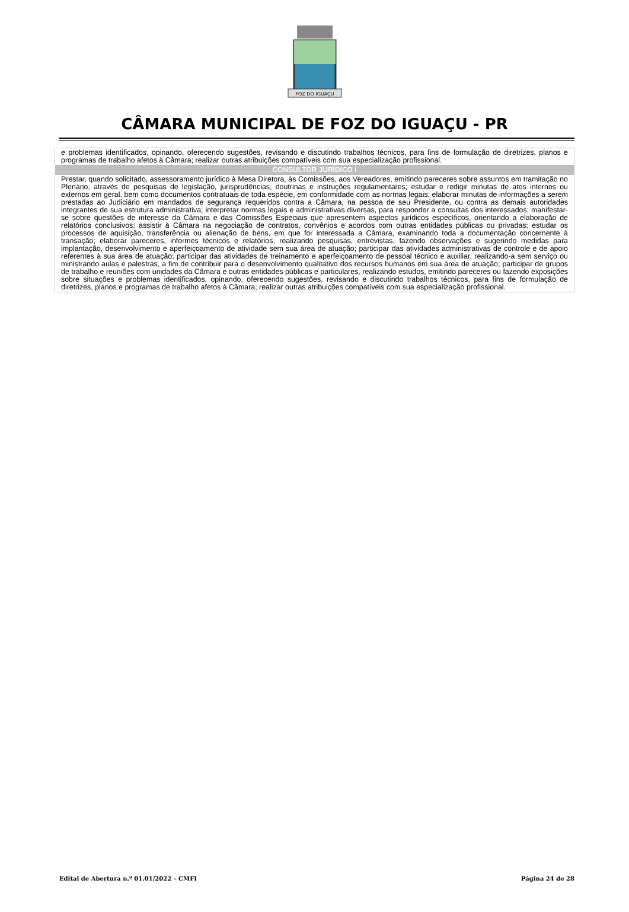FOZ DO IGUAÇU
CÂMARA MUNICIPAL DE FOZ DO IGUAÇU - PR
| e problemas identificados, opinando, oferecendo sugestões, revisando e discutindo trabalhos técnicos, para fins de formulação de diretrizes, planos e programas de trabalho afetos à Câmara; realizar outras atribuições compatíveis com sua especialização profissional. |
| CONSULTOR JURÍDICO I |
| Prestar, quando solicitado, assessoramento jurídico à Mesa Diretora, às Comissões, aos Vereadores, emitindo pareceres sobre assuntos em tramitação no Plenário, através de pesquisas de legislação, jurisprudências, doutrinas e instruções regulamentares; estudar e redigir minutas de atos internos ou externos em geral, bem como documentos contratuais de toda espécie, em conformidade com as normas legais; elaborar minutas de informações a serem prestadas ao Judiciário em mandados de segurança requeridos contra a Câmara, na pessoa de seu Presidente, ou contra as demais autoridades integrantes de sua estrutura administrativa; interpretar normas legais e administrativas diversas, para responder a consultas dos interessados; manifestar-se sobre questões de interesse da Câmara e das Comissões Especiais que apresentem aspectos jurídicos específicos, orientando a elaboração de relatórios conclusivos; assistir à Câmara na negociação de contratos, convênios e acordos com outras entidades públicas ou privadas; estudar os processos de aquisição, transferência ou alienação de bens, em que for interessada a Câmara, examinando toda a documentação concernente à transação; elaborar pareceres, informes técnicos e relatórios, realizando pesquisas, entrevistas, fazendo observações e sugerindo medidas para implantação, desenvolvimento e aperfeiçoamento de atividade sem sua área de atuação; participar das atividades administrativas de controle e de apoio referentes à sua área de atuação; participar das atividades de treinamento e aperfeiçoamento de pessoal técnico e auxiliar, realizando-a sem serviço ou ministrando aulas e palestras, a fim de contribuir para o desenvolvimento qualitativo dos recursos humanos em sua área de atuação; participar de grupos de trabalho e reuniões com unidades da Câmara e outras entidades públicas e particulares, realizando estudos, emitindo pareceres ou fazendo exposições sobre situações e problemas identificados, opinando, oferecendo sugestões, revisando e discutindo trabalhos técnicos, para fins de formulação de diretrizes, planos e programas de trabalho afetos à Câmara; realizar outras atribuições compatíveis com sua especialização profissional. |
Edital de Abertura n.º 01.01/2022 – CMFI Página 24 de 28